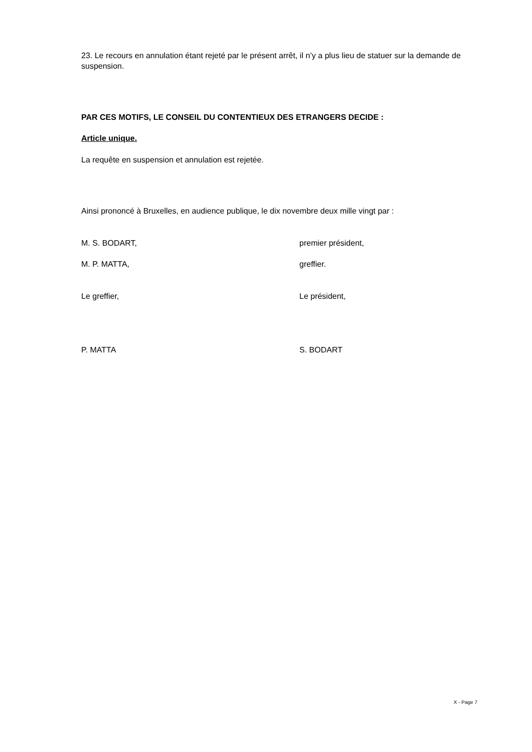23. Le recours en annulation étant rejeté par le présent arrêt, il n’y a plus lieu de statuer sur la demande de suspension.
PAR CES MOTIFS, LE CONSEIL DU CONTENTIEUX DES ETRANGERS DECIDE :
Article unique.
La requête en suspension et annulation est rejetée.
Ainsi prononcé à Bruxelles, en audience publique, le dix novembre deux mille vingt par :
M. S. BODART, premier président,
M. P. MATTA, greffier.
Le greffier, Le président,
P. MATTA S. BODART
X - Page 7